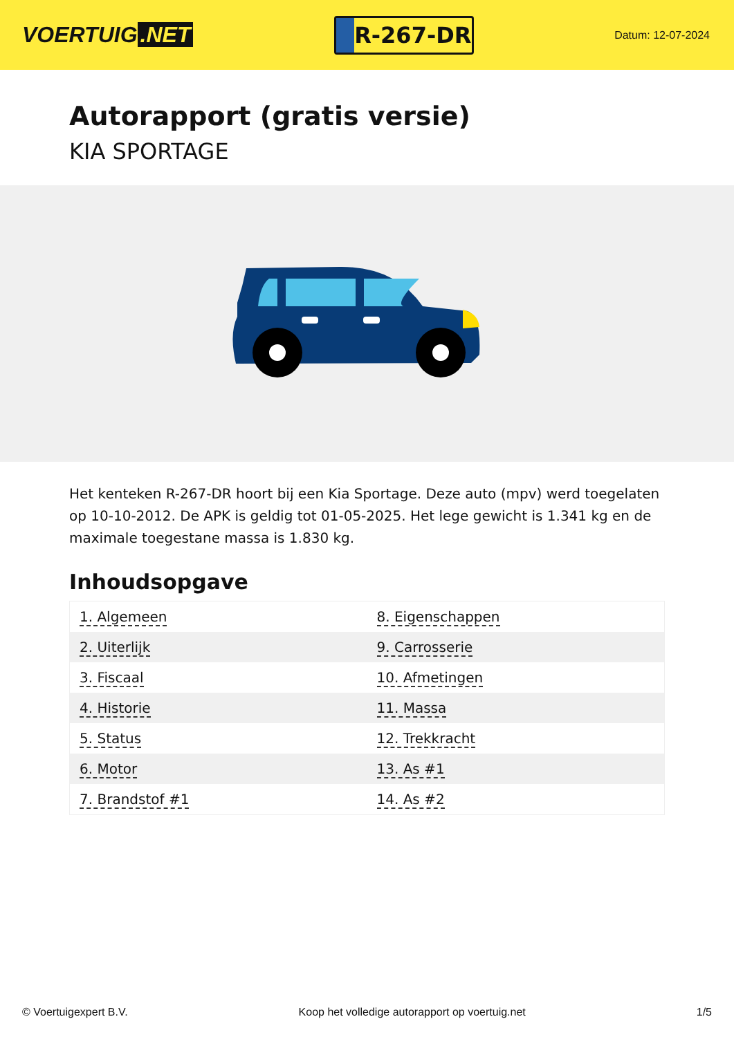VOERTUIG.NET
R-267-DR
Datum: 12-07-2024
Autorapport (gratis versie)
KIA SPORTAGE
Het kenteken R-267-DR hoort bij een Kia Sportage. Deze auto (mpv) werd toegelaten op 10-10-2012. De APK is geldig tot 01-05-2025. Het lege gewicht is 1.341 kg en de maximale toegestane massa is 1.830 kg.
Inhoudsopgave
| 1. Algemeen | 8. Eigenschappen |
| 2. Uiterlijk | 9. Carrosserie |
| 3. Fiscaal | 10. Afmetingen |
| 4. Historie | 11. Massa |
| 5. Status | 12. Trekkracht |
| 6. Motor | 13. As #1 |
| 7. Brandstof #1 | 14. As #2 |
© Voertuigexpert B.V. Koop het volledige autorapport op voertuig.net 1/5